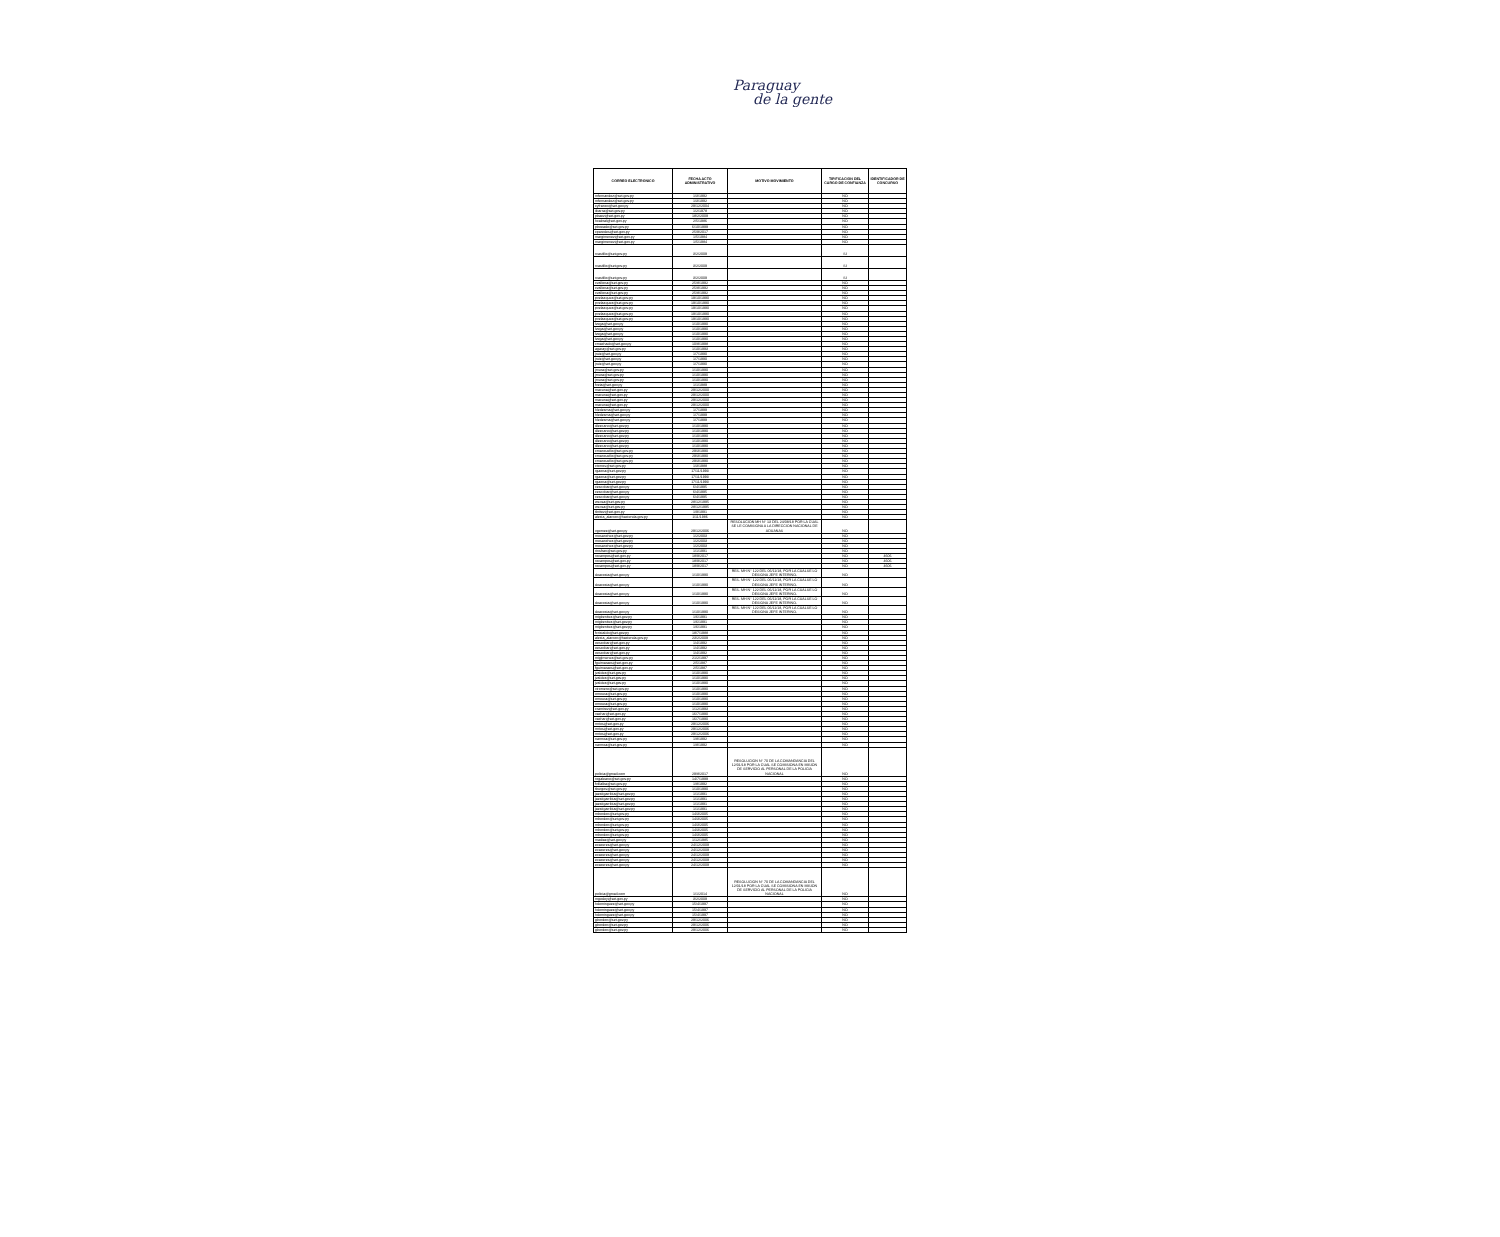Paraguay
de la gente
| CORREO ELECTRONICO | FECHA ACTO ADMINISTRATIVO | MOTIVO MOVIMIENTO | TIPIFICACION DEL CARGO DE CONFIANZA | IDENTIFICADOR DE CONCURSO |
| --- | --- | --- | --- | --- |
| mfernandez@set.gov.py | 1/3/1992 | | NO | |
| mfernandez@set.gov.py | 1/3/1992 | | NO | |
| cyfranco@set.gov.py | 29/12/2004 | | NO | |
| iibarra@set.gov.py | 1/2/1978 | | NO | |
| pbaez@set.gov.py | 18/2/2009 | | NO | |
| hcabral@set.gov.py | 2/5/1986 | | NO | |
| pboeado@set.gov.py | 6/10/1999 | | NO | |
| cparedes@set.gov.py | 25/9/2017 | | NO | |
| margimenez@set.gov.py | 1/5/1984 | | NO | |
| margimenez@set.gov.py | 1/5/1984 | | NO | |
| rcastillo@set.gov.py | 3/2/2009 | | SI | |
| rcastillo@set.gov.py | 3/2/2009 | | SI | |
| rcastillo@set.gov.py | 3/2/2009 | | SI | |
| cvallena@set.gov.py | 25/8/1992 | | NO | |
| cvallena@set.gov.py | 25/8/1992 | | NO | |
| cvallena@set.gov.py | 25/8/1992 | | NO | |
| pvelazquez@set.gov.py | 19/10/1990 | | NO | |
| pvelazquez@set.gov.py | 19/10/1990 | | NO | |
| pvelazquez@set.gov.py | 19/10/1990 | | NO | |
| pvelazquez@set.gov.py | 19/10/1990 | | NO | |
| pvelazquez@set.gov.py | 19/10/1990 | | NO | |
| lvega@set.gov.py | 1/10/1990 | | NO | |
| lvega@set.gov.py | 1/10/1990 | | NO | |
| lvega@set.gov.py | 1/10/1990 | | NO | |
| lvega@set.gov.py | 1/10/1990 | | NO | |
| cmachado@set.gov.py | 10/8/1998 | | NO | |
| agaray@set.gov.py | 1/10/1993 | | NO | |
| jruiz@set.gov.py | 1/7/1990 | | NO | |
| jruiz@set.gov.py | 1/7/1990 | | NO | |
| jruiz@set.gov.py | 1/7/1990 | | NO | |
| jmura@set.gov.py | 1/10/1990 | | NO | |
| jmura@set.gov.py | 1/10/1990 | | NO | |
| jmura@set.gov.py | 1/10/1990 | | NO | |
| fveia@set.gov.py | 1/1/1989 | | NO | |
| macuna@set.gov.py | 29/12/2000 | | NO | |
| macuna@set.gov.py | 29/12/2000 | | NO | |
| macuna@set.gov.py | 29/12/2000 | | NO | |
| macuna@set.gov.py | 29/12/2000 | | NO | |
| hledesma@set.gov.py | 1/7/1999 | | NO | |
| hledesma@set.gov.py | 1/7/1999 | | NO | |
| hledesma@set.gov.py | 1/7/1999 | | NO | |
| dlezcano@set.gov.py | 1/10/1990 | | NO | |
| dlezcano@set.gov.py | 1/10/1990 | | NO | |
| dlezcano@set.gov.py | 1/10/1990 | | NO | |
| dlezcano@set.gov.py | 1/10/1990 | | NO | |
| dlezcano@set.gov.py | 1/10/1990 | | NO | |
| cmancuello@set.gov.py | 29/3/1990 | | NO | |
| cmancuello@set.gov.py | 29/3/1990 | | NO | |
| cmancuello@set.gov.py | 29/3/1990 | | NO | |
| ctorres@set.gov.py | 1/3/1988 | | NO | |
| rgaona@set.gov.py | 17/11/1993 | | NO | |
| rgaona@set.gov.py | 17/11/1993 | | NO | |
| rgaona@set.gov.py | 17/11/1993 | | NO | |
| cescobar@set.gov.py | 6/4/1995 | | NO | |
| cescobar@set.gov.py | 6/4/1995 | | NO | |
| cescobar@set.gov.py | 6/4/1995 | | NO | |
| wsosa@set.gov.py | 28/12/1995 | | NO | |
| wsosa@set.gov.py | 28/12/1995 | | NO | |
| tbritez@set.gov.py | 1/9/1991 | | NO | |
| alexia_alarcon@hacienda.gov.py | 1/11/1986 | | NO | |
| vgomez@set.gov.py | 29/12/2006 | RESOLUCION MH N° 13 DEL 24/08/18 POR LA CUAL SE LE COMISIONA A LA DIRECCION NACIONAL DE ADUANAS | NO | |
| mosanchez@set.gov.py | 1/2/2003 | | NO | |
| mosanchez@set.gov.py | 1/2/2003 | | NO | |
| mosanchez@set.gov.py | 1/2/2003 | | NO | |
| rinsfran@set.gov.py | 1/1/1991 | | NO | |
| rocampos@set.gov.py | 18/9/2017 | | NO | 4606 |
| rocampos@set.gov.py | 18/9/2017 | | NO | 4606 |
| rocampos@set.gov.py | 18/9/2017 | | NO | 4606 |
| doacosta@set.gov.py | 1/10/1990 | RES. MH N° 122 DEL 06/11/18, POR LA CUALSE LO DESIGNA JEFE INTERINO. | NO | |
| doacosta@set.gov.py | 1/10/1990 | RES. MH N° 122 DEL 06/11/18, POR LA CUALSE LO DESIGNA JEFE INTERINO. | NO | |
| doacosta@set.gov.py | 1/10/1990 | RES. MH N° 122 DEL 06/11/18, POR LA CUALSE LO DESIGNA JEFE INTERINO. | NO | |
| doacosta@set.gov.py | 1/10/1990 | RES. MH N° 122 DEL 06/11/18, POR LA CUALSE LO DESIGNA JEFE INTERINO. | NO | |
| doacosta@set.gov.py | 1/10/1990 | RES. MH N° 122 DEL 06/11/18, POR LA CUALSE LO DESIGNA JEFE INTERINO. | NO | |
| migbenitez@set.gov.py | 1/6/1991 | | NO | |
| migbenitez@set.gov.py | 1/6/1991 | | NO | |
| migbenitez@set.gov.py | 1/6/1991 | | NO | |
| fcristaldo@set.gov.py | 18/7/1988 | | NO | |
| alexia_alarcon@hacienda.gov.py | 23/2/2009 | | NO | |
| oescobar@set.gov.py | 1/4/1992 | | NO | |
| oescobar@set.gov.py | 1/4/1992 | | NO | |
| oescobar@set.gov.py | 1/4/1992 | | NO | |
| migjimenez@set.gov.py | 21/2/1997 | | NO | |
| fguimaraes@set.gov.py | 2/5/1987 | | NO | |
| fguimaraes@set.gov.py | 2/5/1987 | | NO | |
| jvaldez@set.gov.py | 1/10/1990 | | NO | |
| jvaldez@set.gov.py | 1/10/1990 | | NO | |
| jvaldez@set.gov.py | 1/10/1990 | | NO | |
| viromero@set.gov.py | 1/10/1990 | | NO | |
| omoura@set.gov.py | 1/10/1990 | | NO | |
| omoura@set.gov.py | 1/10/1990 | | NO | |
| omoura@set.gov.py | 1/10/1990 | | NO | |
| cramirez@set.gov.py | 1/12/1993 | | NO | |
| vachar@set.gov.py | 16/7/1990 | | NO | |
| vachar@set.gov.py | 16/7/1990 | | NO | |
| mrios@set.gov.py | 29/12/2006 | | NO | |
| mrios@set.gov.py | 29/12/2006 | | NO | |
| mrios@set.gov.py | 29/12/2006 | | NO | |
| narmoa@set.gov.py | 1/8/1992 | | NO | |
| narmoa@set.gov.py | 1/8/1992 | | NO | |
| policia@gmail.com | 29/8/2017 | RESOLUCION N° 70 DE LA COMANDANCIA DEL 12/01/18 POR LA CUAL SE COMISIONA EN MISION DE SERVICIO AL PERSONAL DE LA POLICIA NACIONAL | NO | |
| rogaleano@set.gov.py | 14/7/1999 | | NO | |
| fvillalba@set.gov.py | 1/8/1992 | | NO | |
| tburgos@set.gov.py | 1/10/1990 | | NO | |
| jaestigarribia@set.gov.py | 1/1/1991 | | NO | |
| jaestigarribia@set.gov.py | 1/1/1991 | | NO | |
| jaestigarribia@set.gov.py | 1/1/1991 | | NO | |
| jaestigarribia@set.gov.py | 1/1/1991 | | NO | |
| mbordon@set.gov.py | 14/3/2005 | | NO | |
| mbordon@set.gov.py | 14/3/2005 | | NO | |
| mbordon@set.gov.py | 14/3/2005 | | NO | |
| mbordon@set.gov.py | 14/3/2005 | | NO | |
| mbordon@set.gov.py | 14/3/2005 | | NO | |
| madiaz@set.gov.py | 1/12/1985 | | NO | |
| ecaceres@set.gov.py | 24/12/2009 | | NO | |
| ecaceres@set.gov.py | 24/12/2009 | | NO | |
| ecaceres@set.gov.py | 24/12/2009 | | NO | |
| ecaceres@set.gov.py | 24/12/2009 | | NO | |
| ecaceres@set.gov.py | 24/12/2009 | | NO | |
| policia@gmail.com | 1/1/2014 | RESOLUCION N° 70 DE LA COMANDANCIA DEL 12/01/18 POR LA CUAL SE COMISIONA EN MISION DE SERVICIO AL PERSONAL DE LA POLICIA NACIONAL | NO | |
| mgodoy@set.gov.py | 3/2/2009 | | NO | |
| hdominguez@set.gov.py | 15/4/1997 | | NO | |
| hdominguez@set.gov.py | 15/4/1997 | | NO | |
| hdominguez@set.gov.py | 15/4/1997 | | NO | |
| gbordon@set.gov.py | 29/12/2006 | | NO | |
| gbordon@set.gov.py | 29/12/2006 | | NO | |
| gbordon@set.gov.py | 29/12/2006 | | NO | |